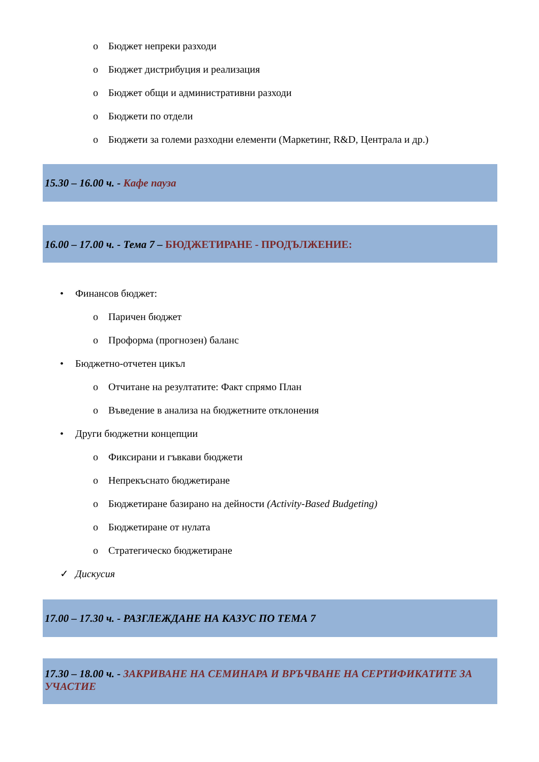o Бюджет непреки разходи
o Бюджет дистрибуция и реализация
o Бюджет общи и административни разходи
o Бюджети по отдели
o Бюджети за големи разходни елементи (Маркетинг, R&D, Централа и др.)
15.30 – 16.00 ч. - Кафе пауза
16.00 – 17.00 ч. - Тема 7 – БЮДЖЕТИРАНЕ - ПРОДЪЛЖЕНИЕ:
• Финансов бюджет:
o Паричен бюджет
o Проформа (прогнозен) баланс
• Бюджетно-отчетен цикъл
o Отчитане на резултатите: Факт спрямо План
o Въведение в анализа на бюджетните отклонения
• Други бюджетни концепции
o Фиксирани и гъвкави бюджети
o Непрекъснато бюджетиране
o Бюджетиране базирано на дейности (Activity-Based Budgeting)
o Бюджетиране от нулата
o Стратегическо бюджетиране
✓ Дискусия
17.00 – 17.30 ч. - РАЗГЛЕЖДАНЕ НА КАЗУС ПО ТЕМА 7
17.30 – 18.00 ч. - ЗАКРИВАНЕ НА СЕМИНАРА И ВРЪЧВАНЕ НА СЕРТИФИКАТИТЕ ЗА УЧАСТИЕ